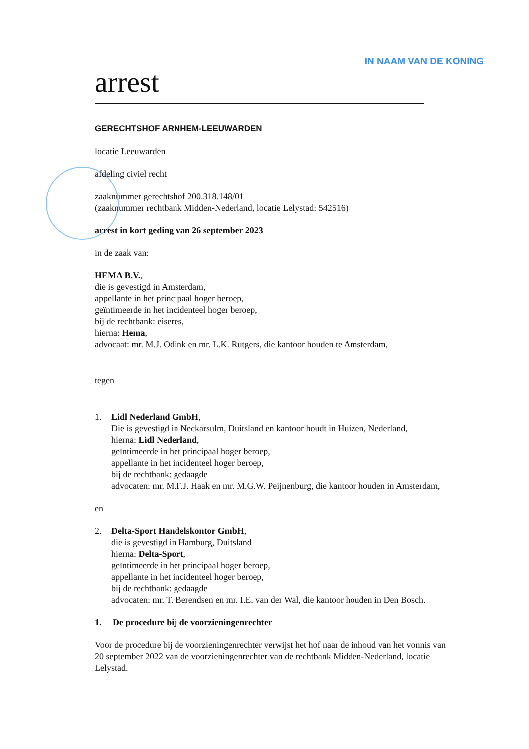IN NAAM VAN DE KONING
arrest
GERECHTSHOF ARNHEM-LEEUWARDEN
locatie Leeuwarden
afdeling civiel recht
zaaknummer gerechtshof 200.318.148/01
(zaaknummer rechtbank Midden-Nederland, locatie Lelystad: 542516)
arrest in kort geding van 26 september 2023
in de zaak van:
HEMA B.V.,
die is gevestigd in Amsterdam,
appellante in het principaal hoger beroep,
geïntimeerde in het incidenteel hoger beroep,
bij de rechtbank: eiseres,
hierna: Hema,
advocaat: mr. M.J. Odink en mr. L.K. Rutgers, die kantoor houden te Amsterdam,
tegen
1. Lidl Nederland GmbH,
Die is gevestigd in Neckarsulm, Duitsland en kantoor houdt in Huizen, Nederland,
hierna: Lidl Nederland,
geïntimeerde in het principaal hoger beroep,
appellante in het incidenteel hoger beroep,
bij de rechtbank: gedaagde
advocaten: mr. M.F.J. Haak en mr. M.G.W. Peijnenburg, die kantoor houden in Amsterdam,
en
2. Delta-Sport Handelskontor GmbH,
die is gevestigd in Hamburg, Duitsland
hierna: Delta-Sport,
geïntimeerde in het principaal hoger beroep,
appellante in het incidenteel hoger beroep,
bij de rechtbank: gedaagde
advocaten: mr. T. Berendsen en mr. I.E. van der Wal, die kantoor houden in Den Bosch.
1. De procedure bij de voorzieningenrechter
Voor de procedure bij de voorzieningenrechter verwijst het hof naar de inhoud van het vonnis van 20 september 2022 van de voorzieningenrechter van de rechtbank Midden-Nederland, locatie Lelystad.